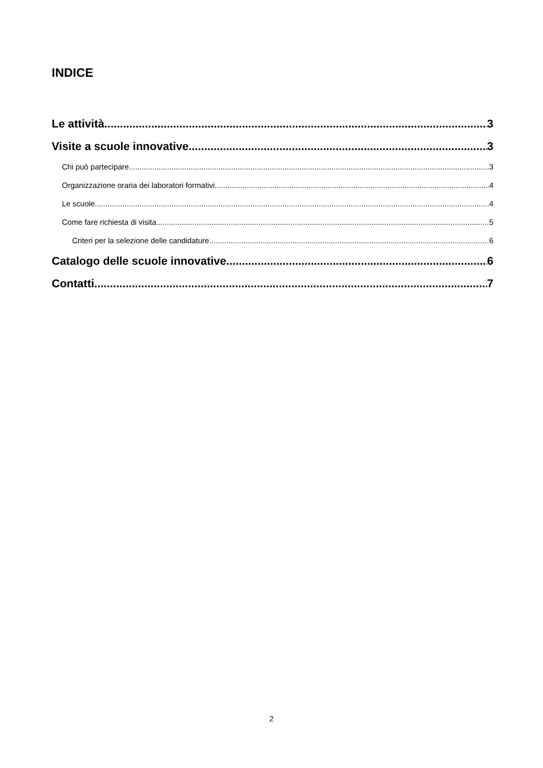INDICE
Le attività 3
Visite a scuole innovative 3
Chi può partecipare 3
Organizzazione oraria dei laboratori formativi 4
Le scuole 4
Come fare richiesta di visita 5
Criteri per la selezione delle candidature 6
Catalogo delle scuole innovative 6
Contatti 7
2